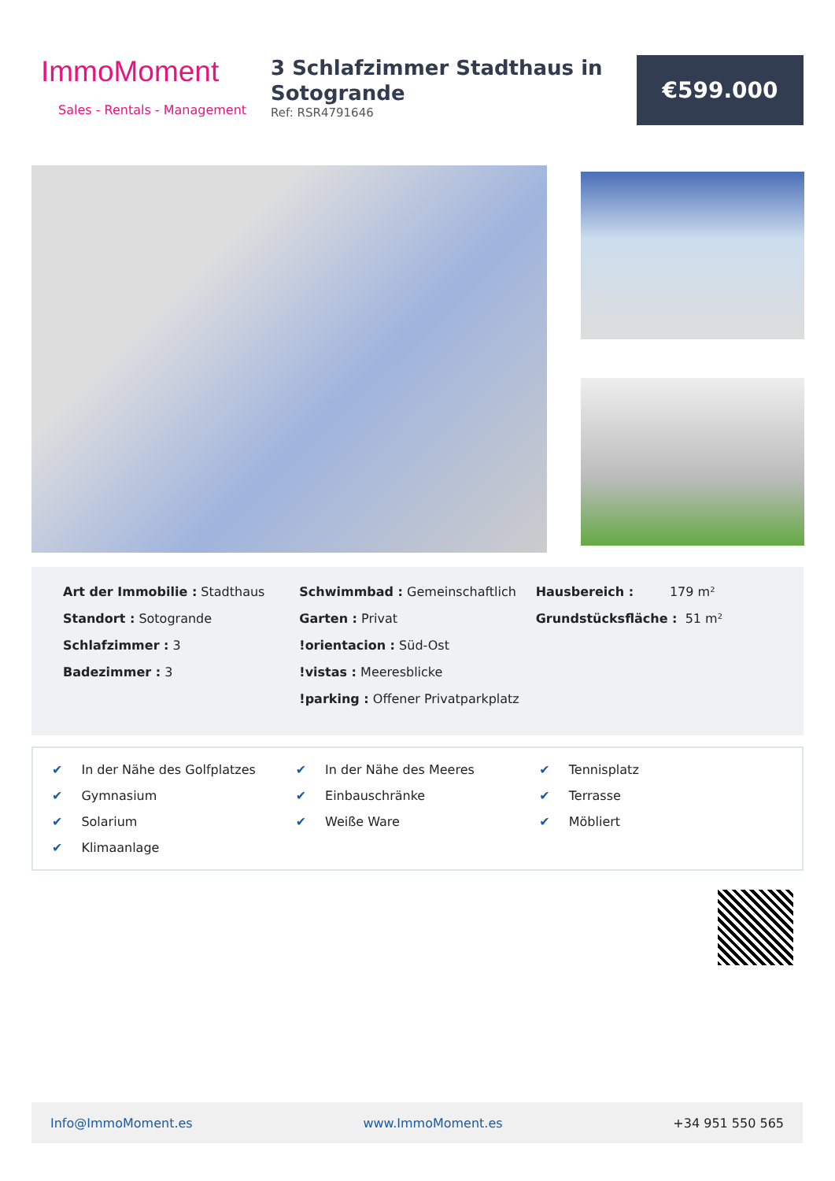ImmoMoment
Sales - Rentals - Management
3 Schlafzimmer Stadthaus in Sotogrande
Ref: RSR4791646
€599.000
Art der Immobilie : Stadthaus
Standort : Sotogrande
Schlafzimmer : 3
Badezimmer : 3
Schwimmbad : Gemeinschaftlich
Garten : Privat
!orientacion : Süd-Ost
!vistas : Meeresblicke
!parking : Offener Privatparkplatz
Hausbereich : 179 m²
Grundstücksfläche : 51 m²
✔ In der Nähe des Golfplatzes
✔ In der Nähe des Meeres
✔ Tennisplatz
✔ Gymnasium
✔ Einbauschränke
✔ Terrasse
✔ Solarium
✔ Weiße Ware
✔ Möbliert
✔ Klimaanlage
Info@ImmoMoment.es www.ImmoMoment.es +34 951 550 565